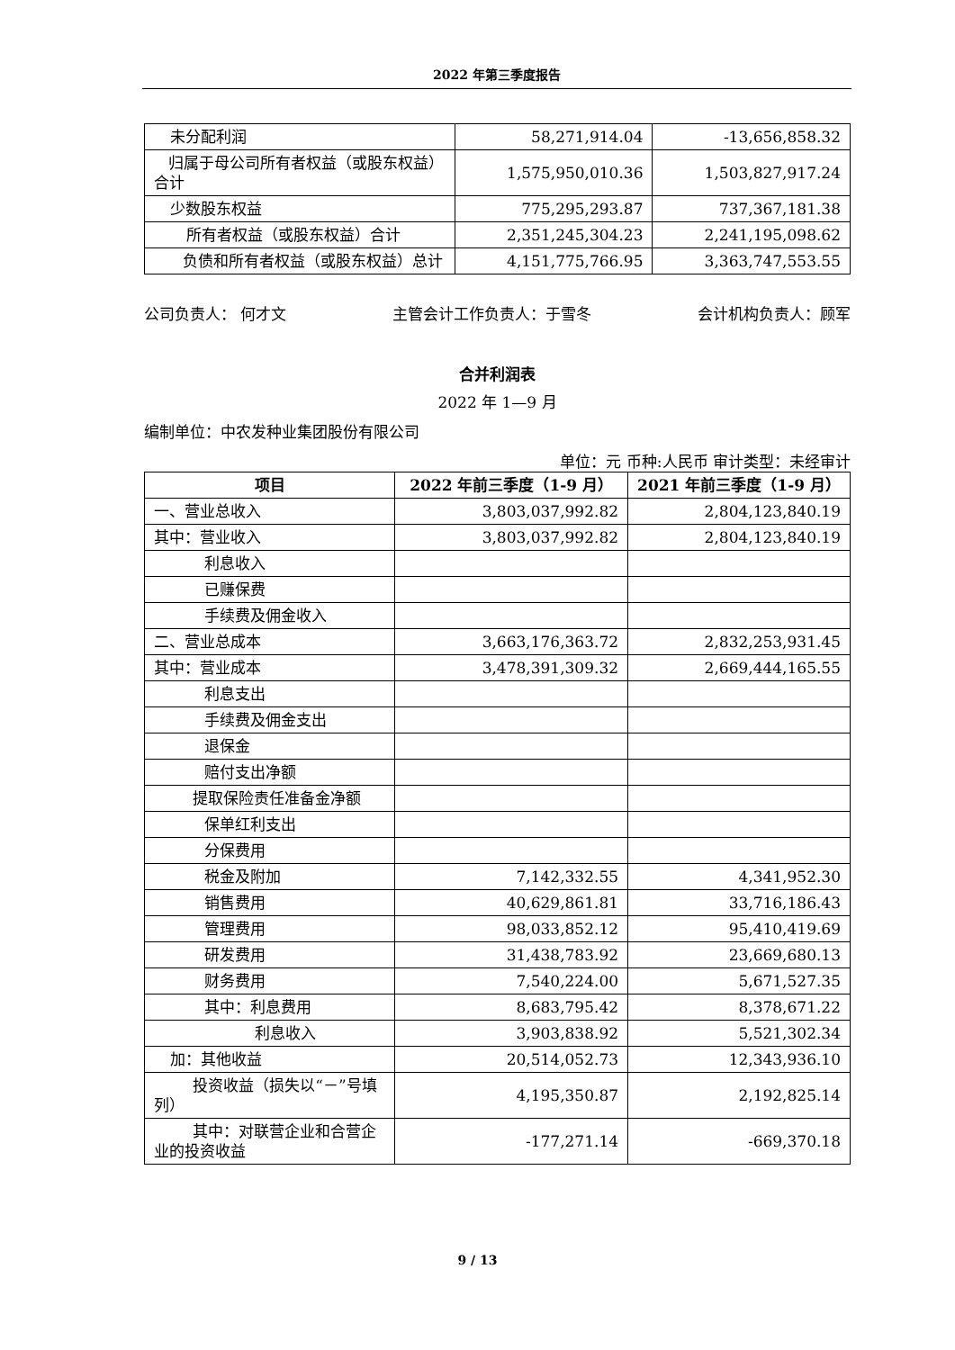2022 年第三季度报告
| 未分配利润 | 58,271,914.04 | -13,656,858.32 |
| 归属于母公司所有者权益（或股东权益）合计 | 1,575,950,010.36 | 1,503,827,917.24 |
| 少数股东权益 | 775,295,293.87 | 737,367,181.38 |
| 所有者权益（或股东权益）合计 | 2,351,245,304.23 | 2,241,195,098.62 |
| 负债和所有者权益（或股东权益）总计 | 4,151,775,766.95 | 3,363,747,553.55 |
公司负责人： 何才文 主管会计工作负责人：于雪冬 会计机构负责人：顾军
合并利润表
2022 年 1—9 月
编制单位：中农发种业集团股份有限公司
单位：元 币种:人民币 审计类型：未经审计
| 项目 | 2022 年前三季度（1-9 月） | 2021 年前三季度（1-9 月） |
| --- | --- | --- |
| 一、营业总收入 | 3,803,037,992.82 | 2,804,123,840.19 |
| 其中：营业收入 | 3,803,037,992.82 | 2,804,123,840.19 |
| 利息收入 | | |
| 已赚保费 | | |
| 手续费及佣金收入 | | |
| 二、营业总成本 | 3,663,176,363.72 | 2,832,253,931.45 |
| 其中：营业成本 | 3,478,391,309.32 | 2,669,444,165.55 |
| 利息支出 | | |
| 手续费及佣金支出 | | |
| 退保金 | | |
| 赔付支出净额 | | |
| 提取保险责任准备金净额 | | |
| 保单红利支出 | | |
| 分保费用 | | |
| 税金及附加 | 7,142,332.55 | 4,341,952.30 |
| 销售费用 | 40,629,861.81 | 33,716,186.43 |
| 管理费用 | 98,033,852.12 | 95,410,419.69 |
| 研发费用 | 31,438,783.92 | 23,669,680.13 |
| 财务费用 | 7,540,224.00 | 5,671,527.35 |
| 其中：利息费用 | 8,683,795.42 | 8,378,671.22 |
| 利息收入 | 3,903,838.92 | 5,521,302.34 |
| 加：其他收益 | 20,514,052.73 | 12,343,936.10 |
| 投资收益（损失以“－”号填列） | 4,195,350.87 | 2,192,825.14 |
| 其中：对联营企业和合营企业的投资收益 | -177,271.14 | -669,370.18 |
9 / 13